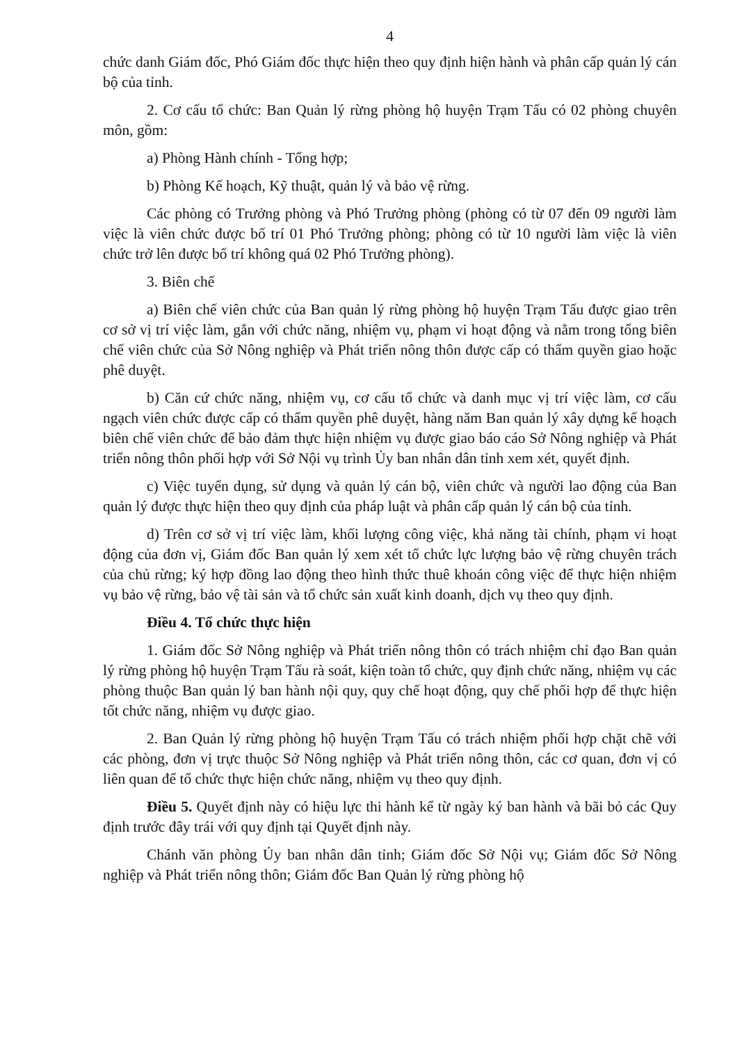4
chức danh Giám đốc, Phó Giám đốc thực hiện theo quy định hiện hành và phân cấp quản lý cán bộ của tỉnh.
2. Cơ cấu tổ chức: Ban Quản lý rừng phòng hộ huyện Trạm Tấu có 02 phòng chuyên môn, gồm:
a) Phòng Hành chính - Tổng hợp;
b) Phòng Kế hoạch, Kỹ thuật, quản lý và bảo vệ rừng.
Các phòng có Trưởng phòng và Phó Trưởng phòng (phòng có từ 07 đến 09 người làm việc là viên chức được bố trí 01 Phó Trưởng phòng; phòng có từ 10 người làm việc là viên chức trở lên được bố trí không quá 02 Phó Trưởng phòng).
3. Biên chế
a) Biên chế viên chức của Ban quản lý rừng phòng hộ huyện Trạm Tấu được giao trên cơ sở vị trí việc làm, gắn với chức năng, nhiệm vụ, phạm vi hoạt động và nằm trong tổng biên chế viên chức của Sở Nông nghiệp và Phát triển nông thôn được cấp có thẩm quyền giao hoặc phê duyệt.
b) Căn cứ chức năng, nhiệm vụ, cơ cấu tổ chức và danh mục vị trí việc làm, cơ cấu ngạch viên chức được cấp có thẩm quyền phê duyệt, hàng năm Ban quản lý xây dựng kế hoạch biên chế viên chức để bảo đảm thực hiện nhiệm vụ được giao báo cáo Sở Nông nghiệp và Phát triển nông thôn phối hợp với Sở Nội vụ trình Ủy ban nhân dân tỉnh xem xét, quyết định.
c) Việc tuyển dụng, sử dụng và quản lý cán bộ, viên chức và người lao động của Ban quản lý được thực hiện theo quy định của pháp luật và phân cấp quản lý cán bộ của tỉnh.
d) Trên cơ sở vị trí việc làm, khối lượng công việc, khả năng tài chính, phạm vi hoạt động của đơn vị, Giám đốc Ban quản lý xem xét tổ chức lực lượng bảo vệ rừng chuyên trách của chủ rừng; ký hợp đồng lao động theo hình thức thuê khoán công việc để thực hiện nhiệm vụ bảo vệ rừng, bảo vệ tài sản và tổ chức sản xuất kinh doanh, dịch vụ theo quy định.
Điều 4. Tổ chức thực hiện
1. Giám đốc Sở Nông nghiệp và Phát triển nông thôn có trách nhiệm chỉ đạo Ban quản lý rừng phòng hộ huyện Trạm Tấu rà soát, kiện toàn tổ chức, quy định chức năng, nhiệm vụ các phòng thuộc Ban quản lý ban hành nội quy, quy chế hoạt động, quy chế phối hợp để thực hiện tốt chức năng, nhiệm vụ được giao.
2. Ban Quản lý rừng phòng hộ huyện Trạm Tấu có trách nhiệm phối hợp chặt chẽ với các phòng, đơn vị trực thuộc Sở Nông nghiệp và Phát triển nông thôn, các cơ quan, đơn vị có liên quan để tổ chức thực hiện chức năng, nhiệm vụ theo quy định.
Điều 5. Quyết định này có hiệu lực thi hành kể từ ngày ký ban hành và bãi bỏ các Quy định trước đây trái với quy định tại Quyết định này.
Chánh văn phòng Ủy ban nhân dân tỉnh; Giám đốc Sở Nội vụ; Giám đốc Sở Nông nghiệp và Phát triển nông thôn; Giám đốc Ban Quản lý rừng phòng hộ